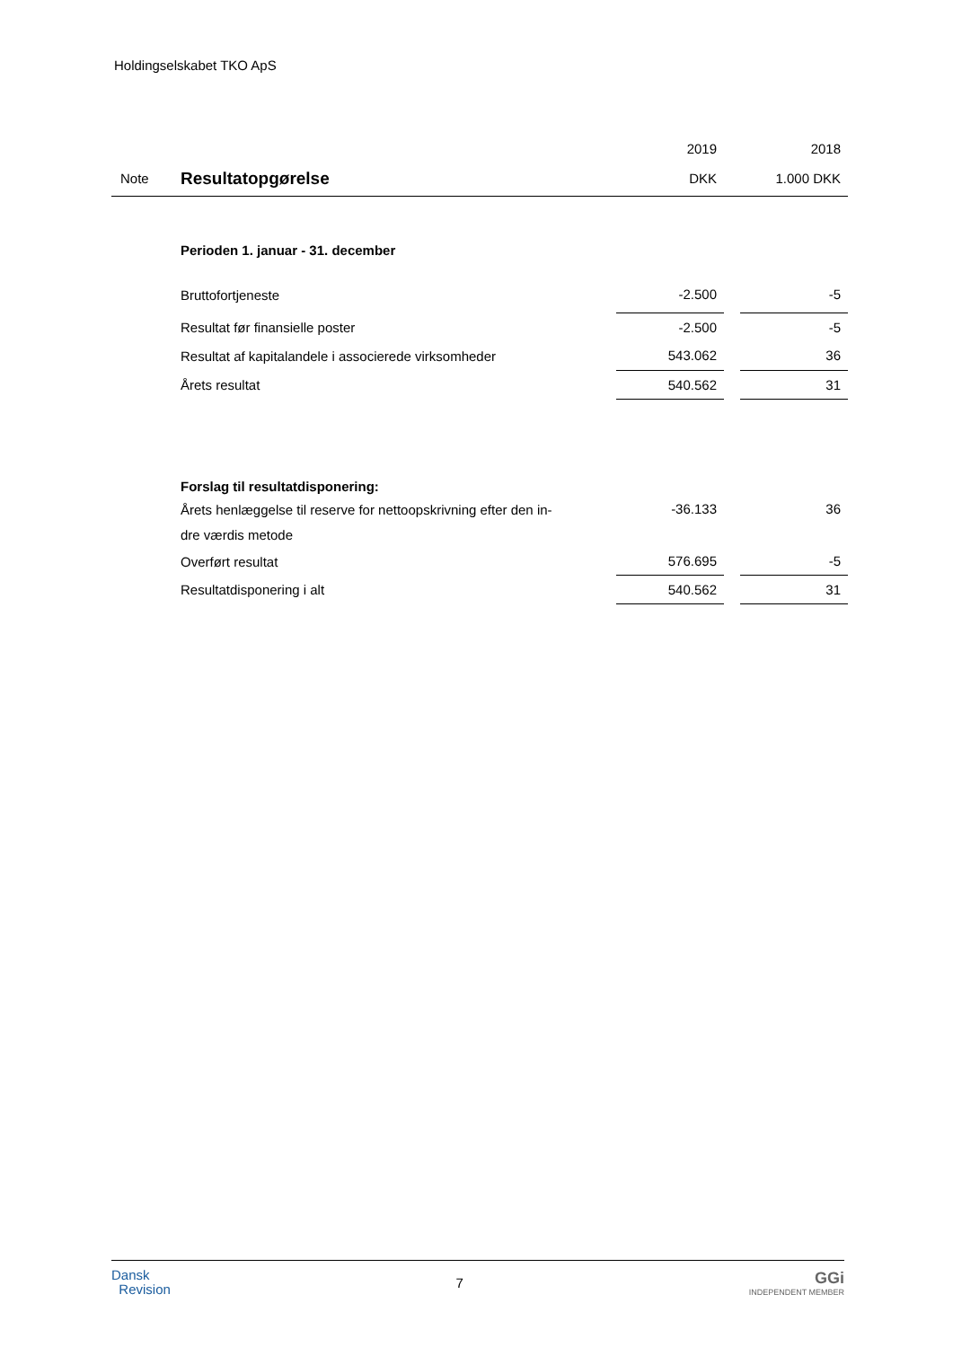Holdingselskabet TKO ApS
| | | 2019 | | 2018 |
| Note | Resultatopgørelse | DKK | | 1.000 DKK |
| | Perioden 1. januar - 31. december | | | |
| | Bruttofortjeneste | -2.500 | | -5 |
| | Resultat før finansielle poster | -2.500 | | -5 |
| | Resultat af kapitalandele i associerede virksomheder | 543.062 | | 36 |
| | Årets resultat | 540.562 | | 31 |
| | Forslag til resultatdisponering: | | | |
| | Årets henlæggelse til reserve for nettoopskrivning efter den in- dre værdis metode | -36.133 | | 36 |
| | Overført resultat | 576.695 | | -5 |
| | Resultatdisponering i alt | 540.562 | | 31 |
Dansk
Revision
7
GGi
INDEPENDENT MEMBER